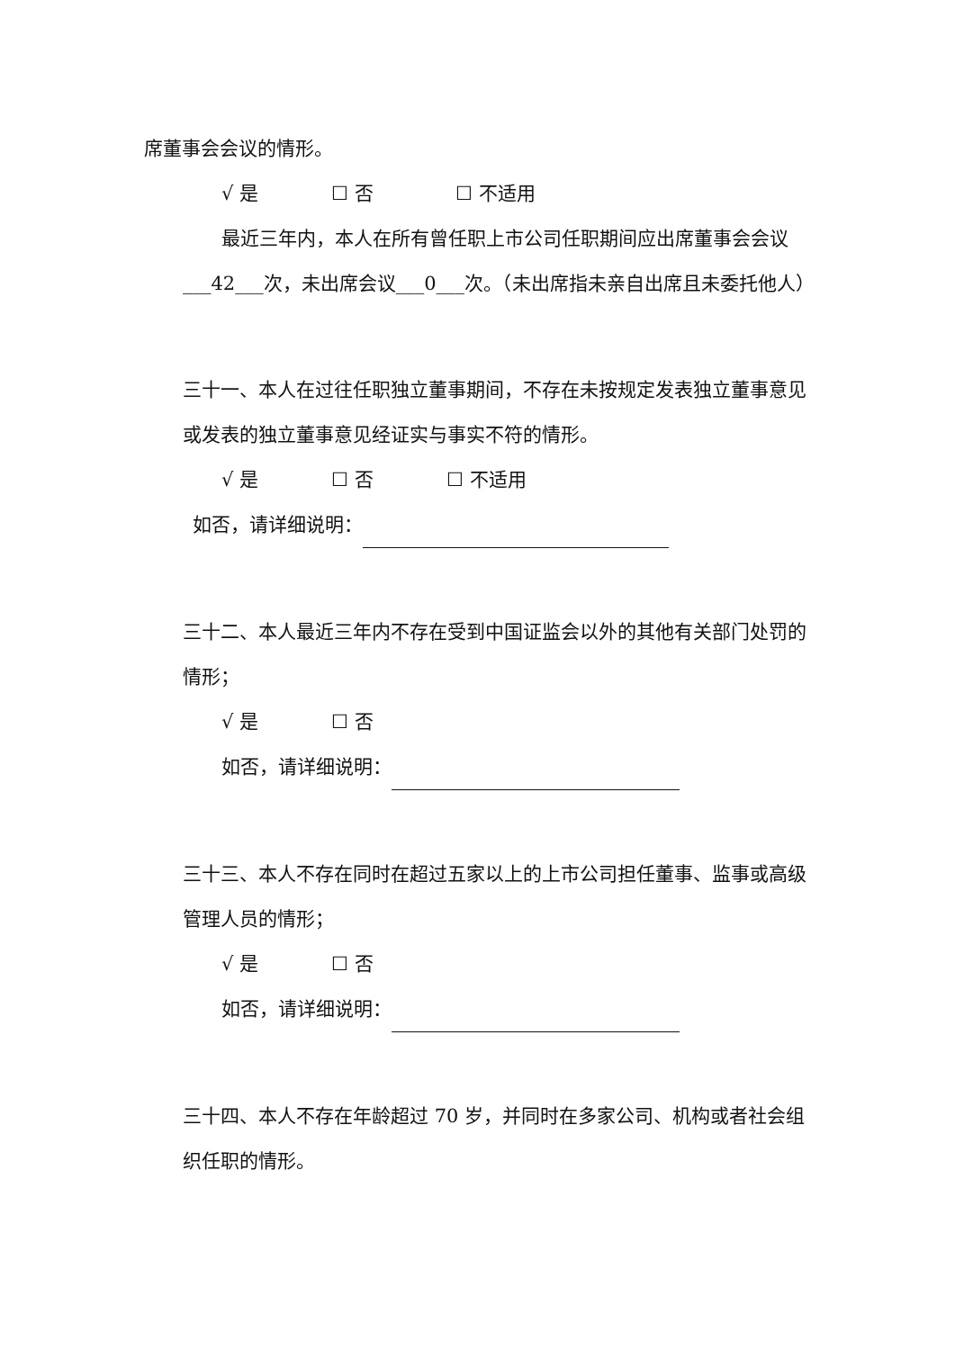席董事会会议的情形。
√ 是 ☐ 否 ☐ 不适用
最近三年内，本人在所有曾任职上市公司任职期间应出席董事会会议
___42___次，未出席会议___0___次。（未出席指未亲自出席且未委托他人）
三十一、本人在过往任职独立董事期间，不存在未按规定发表独立董事意见或发表的独立董事意见经证实与事实不符的情形。
√ 是 ☐ 否 ☐ 不适用
如否，请详细说明：
三十二、本人最近三年内不存在受到中国证监会以外的其他有关部门处罚的情形；
√ 是 ☐ 否
如否，请详细说明：
三十三、本人不存在同时在超过五家以上的上市公司担任董事、监事或高级管理人员的情形；
√ 是 ☐ 否
如否，请详细说明：
三十四、本人不存在年龄超过 70 岁，并同时在多家公司、机构或者社会组织任职的情形。